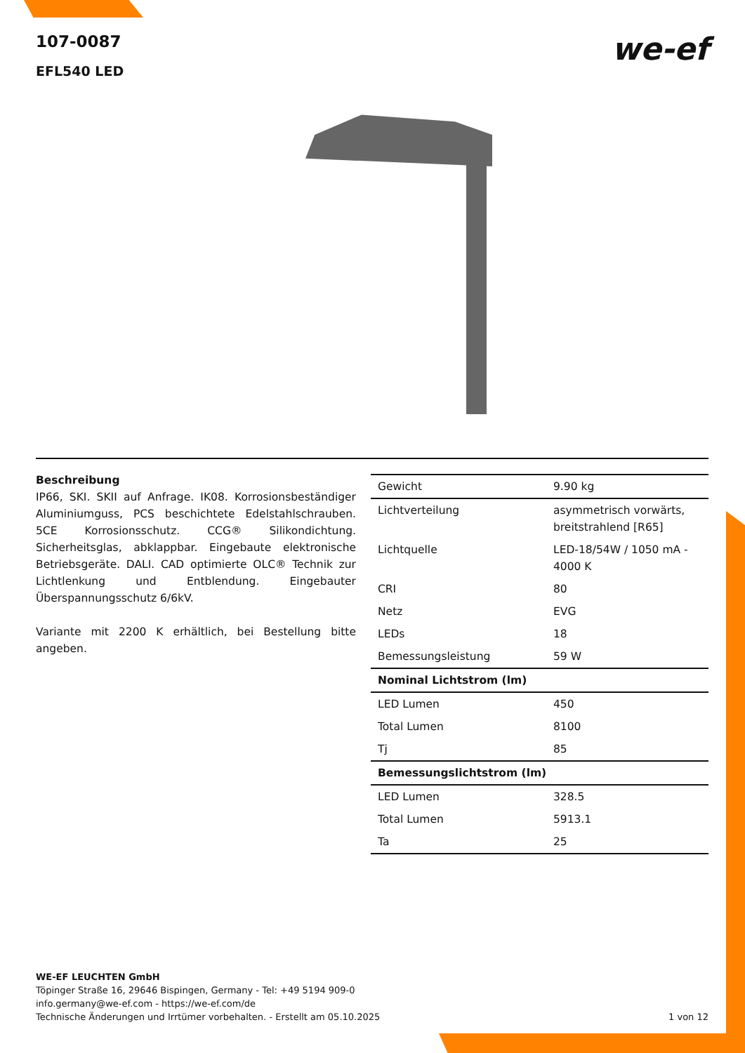107-0087
we-ef
EFL540 LED
Beschreibung
IP66, SKI. SKII auf Anfrage. IK08. Korrosionsbeständiger Aluminiumguss, PCS beschichtete Edelstahlschrauben. 5CE Korrosionsschutz. CCG® Silikondichtung. Sicherheitsglas, abklappbar. Eingebaute elektronische Betriebsgeräte. DALI. CAD optimierte OLC® Technik zur Lichtlenkung und Entblendung. Eingebauter Überspannungsschutz 6/6kV.
Variante mit 2200 K erhältlich, bei Bestellung bitte angeben.
| Gewicht | 9.90 kg |
| Lichtverteilung | asymmetrisch vorwärts, breitstrahlend [R65] |
| Lichtquelle | LED-18/54W / 1050 mA - 4000 K |
| CRI | 80 |
| Netz | EVG |
| LEDs | 18 |
| Bemessungsleistung | 59 W |
| Nominal Lichtstrom (lm) | |
| LED Lumen | 450 |
| Total Lumen | 8100 |
| Tj | 85 |
| Bemessungslichtstrom (lm) | |
| LED Lumen | 328.5 |
| Total Lumen | 5913.1 |
| Ta | 25 |
WE-EF LEUCHTEN GmbH
Töpinger Straße 16, 29646 Bispingen, Germany - Tel: +49 5194 909-0
info.germany@we-ef.com - https://we-ef.com/de
Technische Änderungen und Irrtümer vorbehalten. - Erstellt am 05.10.2025 1 von 12